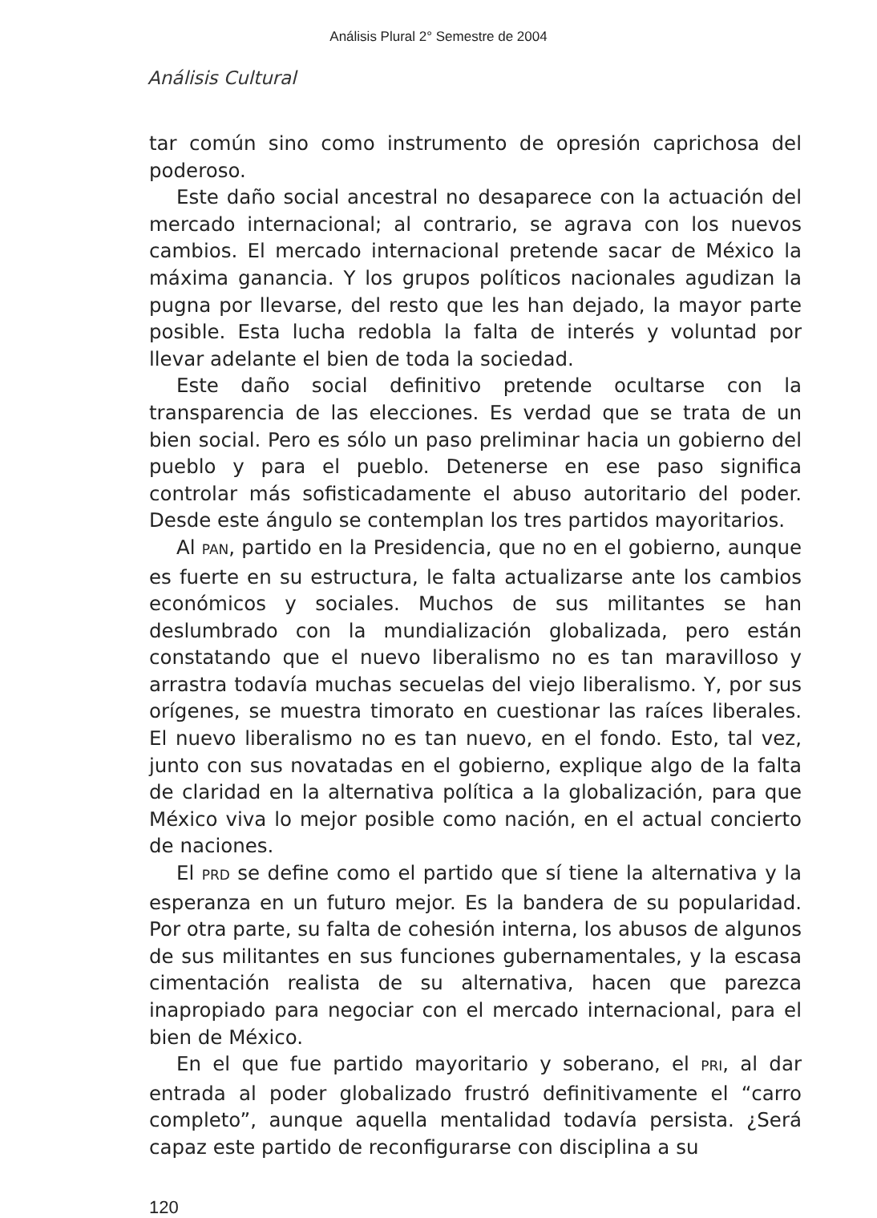Análisis Plural 2° Semestre de 2004
Análisis Cultural
tar común sino como instrumento de opresión caprichosa del poderoso.
Este daño social ancestral no desaparece con la actuación del mercado internacional; al contrario, se agrava con los nuevos cambios. El mercado internacional pretende sacar de México la máxima ganancia. Y los grupos políticos nacionales agudizan la pugna por llevarse, del resto que les han dejado, la mayor parte posible. Esta lucha redobla la falta de interés y voluntad por llevar adelante el bien de toda la sociedad.
Este daño social definitivo pretende ocultarse con la transparencia de las elecciones. Es verdad que se trata de un bien social. Pero es sólo un paso preliminar hacia un gobierno del pueblo y para el pueblo. Detenerse en ese paso significa controlar más sofisticadamente el abuso autoritario del poder. Desde este ángulo se contemplan los tres partidos mayoritarios.
Al PAN, partido en la Presidencia, que no en el gobierno, aunque es fuerte en su estructura, le falta actualizarse ante los cambios económicos y sociales. Muchos de sus militantes se han deslumbrado con la mundialización globalizada, pero están constatando que el nuevo liberalismo no es tan maravilloso y arrastra todavía muchas secuelas del viejo liberalismo. Y, por sus orígenes, se muestra timorato en cuestionar las raíces liberales. El nuevo liberalismo no es tan nuevo, en el fondo. Esto, tal vez, junto con sus novatadas en el gobierno, explique algo de la falta de claridad en la alternativa política a la globalización, para que México viva lo mejor posible como nación, en el actual concierto de naciones.
El PRD se define como el partido que sí tiene la alternativa y la esperanza en un futuro mejor. Es la bandera de su popularidad. Por otra parte, su falta de cohesión interna, los abusos de algunos de sus militantes en sus funciones gubernamentales, y la escasa cimentación realista de su alternativa, hacen que parezca inapropiado para negociar con el mercado internacional, para el bien de México.
En el que fue partido mayoritario y soberano, el PRI, al dar entrada al poder globalizado frustró definitivamente el “carro completo”, aunque aquella mentalidad todavía persista. ¿Será capaz este partido de reconfigurarse con disciplina a su
120